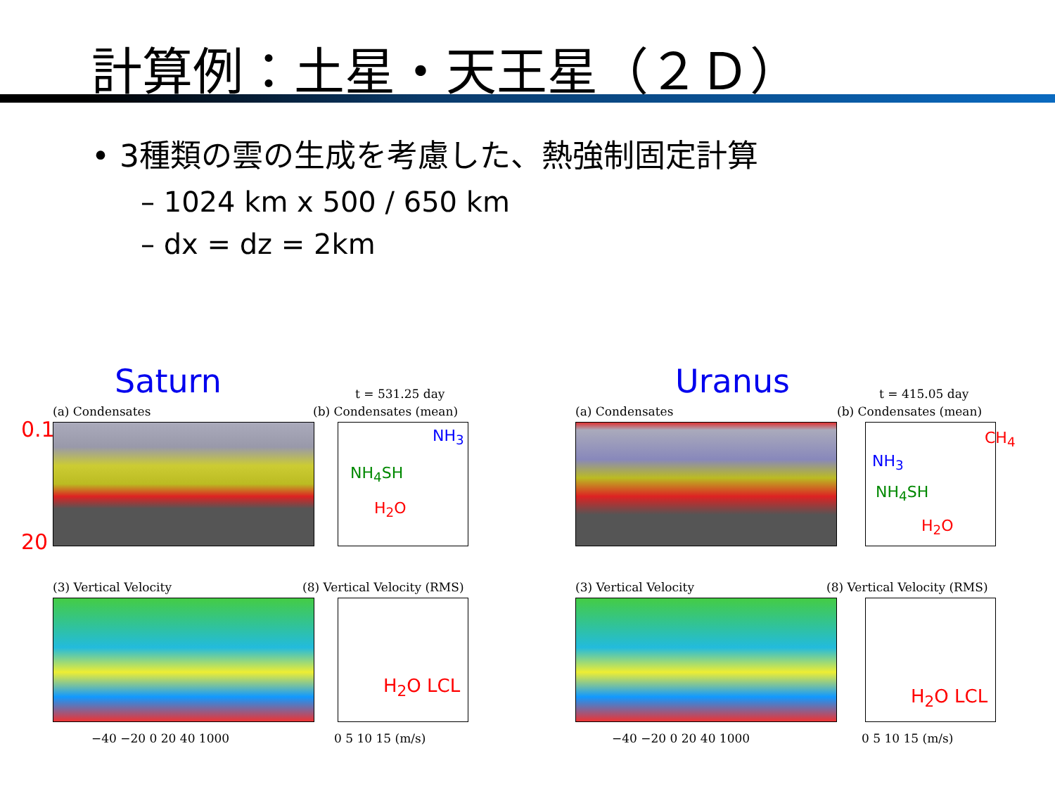計算例：土星・天王星（２Ｄ）
• 3種類の雲の生成を考慮した、熱強制固定計算
– 1024 km x 500 / 650 km
– dx = dz = 2km
Saturn t = 531.25 day
(a) Condensates (b) Condensates (mean)
0.1
20
NH<sub>3</sub>
NH<sub>4</sub>SH
H<sub>2</sub>O
(3) Vertical Velocity (8) Vertical Velocity (RMS)
H<sub>2</sub>O LCL
−40 −20 0 20 40 1000 0 5 10 15 (m/s)
Uranus t = 415.05 day
(a) Condensates (b) Condensates (mean)
CH<sub>4</sub>
NH<sub>3</sub>
NH<sub>4</sub>SH
H<sub>2</sub>O
(3) Vertical Velocity (8) Vertical Velocity (RMS)
H<sub>2</sub>O LCL
−40 −20 0 20 40 1000 0 5 10 15 (m/s)